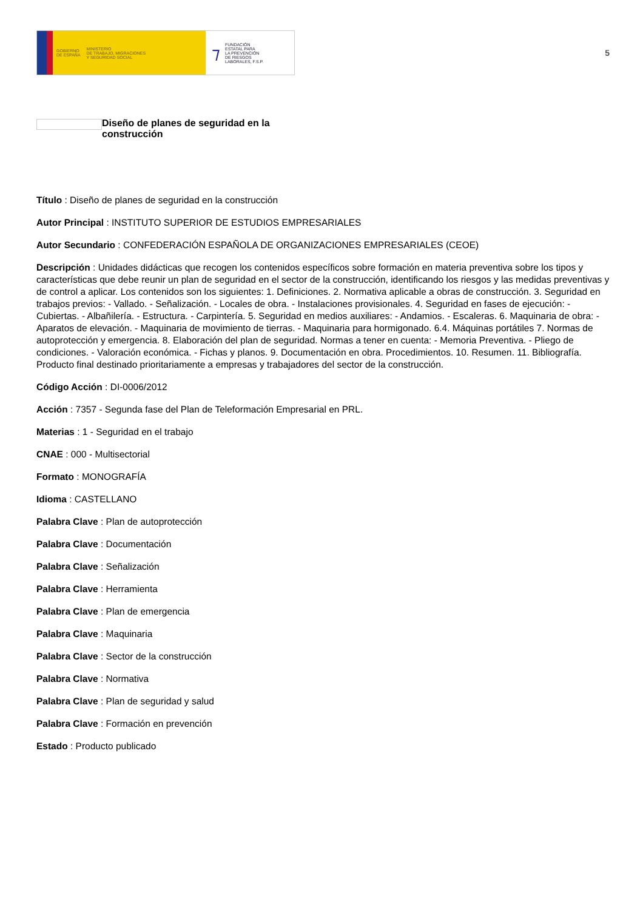GOBIERNO
DE ESPAÑA MINISTERIO
DE TRABAJO, MIGRACIONES
Y SEGURIDAD SOCIAL
⁊ FUNDACIÓN
ESTATAL PARA
LA PREVENCIÓN
DE RIESGOS
LABORALES, F.S.P.
5
Diseño de planes de seguridad en la construcción
Título : Diseño de planes de seguridad en la construcción
Autor Principal : INSTITUTO SUPERIOR DE ESTUDIOS EMPRESARIALES
Autor Secundario : CONFEDERACIÓN ESPAÑOLA DE ORGANIZACIONES EMPRESARIALES (CEOE)
Descripción : Unidades didácticas que recogen los contenidos específicos sobre formación en materia preventiva sobre los tipos y características que debe reunir un plan de seguridad en el sector de la construcción, identificando los riesgos y las medidas preventivas y de control a aplicar. Los contenidos son los siguientes: 1. Definiciones. 2. Normativa aplicable a obras de construcción. 3. Seguridad en trabajos previos: - Vallado. - Señalización. - Locales de obra. - Instalaciones provisionales. 4. Seguridad en fases de ejecución: - Cubiertas. - Albañilería. - Estructura. - Carpintería. 5. Seguridad en medios auxiliares: - Andamios. - Escaleras. 6. Maquinaria de obra: - Aparatos de elevación. - Maquinaria de movimiento de tierras. - Maquinaria para hormigonado. 6.4. Máquinas portátiles 7. Normas de autoprotección y emergencia. 8. Elaboración del plan de seguridad. Normas a tener en cuenta: - Memoria Preventiva. - Pliego de condiciones. - Valoración económica. - Fichas y planos. 9. Documentación en obra. Procedimientos. 10. Resumen. 11. Bibliografía. Producto final destinado prioritariamente a empresas y trabajadores del sector de la construcción.
Código Acción : DI-0006/2012
Acción : 7357 - Segunda fase del Plan de Teleformación Empresarial en PRL.
Materias : 1 - Seguridad en el trabajo
CNAE : 000 - Multisectorial
Formato : MONOGRAFÍA
Idioma : CASTELLANO
Palabra Clave : Plan de autoprotección
Palabra Clave : Documentación
Palabra Clave : Señalización
Palabra Clave : Herramienta
Palabra Clave : Plan de emergencia
Palabra Clave : Maquinaria
Palabra Clave : Sector de la construcción
Palabra Clave : Normativa
Palabra Clave : Plan de seguridad y salud
Palabra Clave : Formación en prevención
Estado : Producto publicado